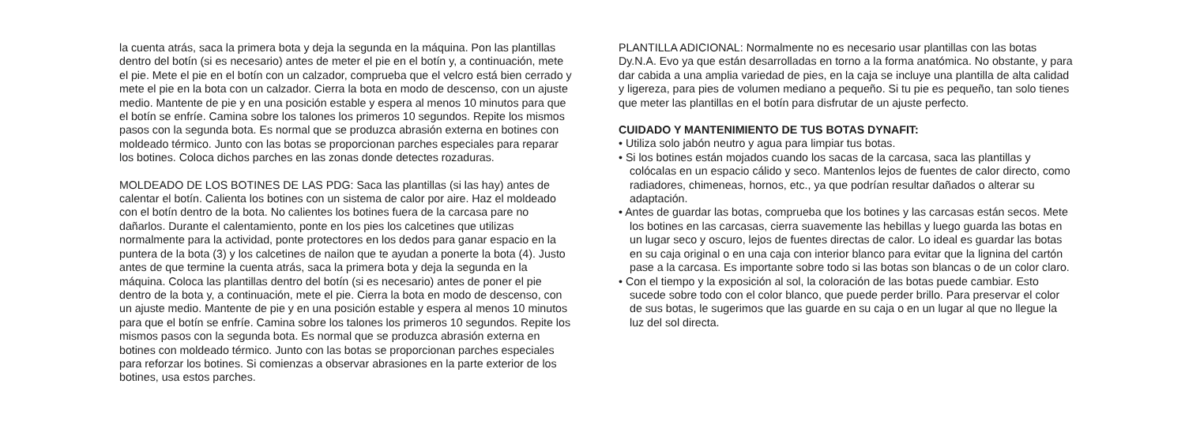la cuenta atrás, saca la primera bota y deja la segunda en la máquina. Pon las plantillas dentro del botín (si es necesario) antes de meter el pie en el botín y, a continuación, mete el pie. Mete el pie en el botín con un calzador, comprueba que el velcro está bien cerrado y mete el pie en la bota con un calzador. Cierra la bota en modo de descenso, con un ajuste medio. Mantente de pie y en una posición estable y espera al menos 10 minutos para que el botín se enfríe. Camina sobre los talones los primeros 10 segundos. Repite los mismos pasos con la segunda bota. Es normal que se produzca abrasión externa en botines con moldeado térmico. Junto con las botas se proporcionan parches especiales para reparar los botines. Coloca dichos parches en las zonas donde detectes rozaduras.
MOLDEADO DE LOS BOTINES DE LAS PDG: Saca las plantillas (si las hay) antes de calentar el botín. Calienta los botines con un sistema de calor por aire. Haz el moldeado con el botín dentro de la bota. No calientes los botines fuera de la carcasa pare no dañarlos. Durante el calentamiento, ponte en los pies los calcetines que utilizas normalmente para la actividad, ponte protectores en los dedos para ganar espacio en la puntera de la bota (3) y los calcetines de nailon que te ayudan a ponerte la bota (4). Justo antes de que termine la cuenta atrás, saca la primera bota y deja la segunda en la máquina. Coloca las plantillas dentro del botín (si es necesario) antes de poner el pie dentro de la bota y, a continuación, mete el pie. Cierra la bota en modo de descenso, con un ajuste medio. Mantente de pie y en una posición estable y espera al menos 10 minutos para que el botín se enfríe. Camina sobre los talones los primeros 10 segundos. Repite los mismos pasos con la segunda bota. Es normal que se produzca abrasión externa en botines con moldeado térmico. Junto con las botas se proporcionan parches especiales para reforzar los botines. Si comienzas a observar abrasiones en la parte exterior de los botines, usa estos parches.
PLANTILLA ADICIONAL: Normalmente no es necesario usar plantillas con las botas Dy.N.A. Evo ya que están desarrolladas en torno a la forma anatómica. No obstante, y para dar cabida a una amplia variedad de pies, en la caja se incluye una plantilla de alta calidad y ligereza, para pies de volumen mediano a pequeño. Si tu pie es pequeño, tan solo tienes que meter las plantillas en el botín para disfrutar de un ajuste perfecto.
CUIDADO Y MANTENIMIENTO DE TUS BOTAS DYNAFIT:
• Utiliza solo jabón neutro y agua para limpiar tus botas.
• Si los botines están mojados cuando los sacas de la carcasa, saca las plantillas y colócalas en un espacio cálido y seco. Mantenlos lejos de fuentes de calor directo, como radiadores, chimeneas, hornos, etc., ya que podrían resultar dañados o alterar su adaptación.
• Antes de guardar las botas, comprueba que los botines y las carcasas están secos. Mete los botines en las carcasas, cierra suavemente las hebillas y luego guarda las botas en un lugar seco y oscuro, lejos de fuentes directas de calor. Lo ideal es guardar las botas en su caja original o en una caja con interior blanco para evitar que la lignina del cartón pase a la carcasa. Es importante sobre todo si las botas son blancas o de un color claro.
• Con el tiempo y la exposición al sol, la coloración de las botas puede cambiar. Esto sucede sobre todo con el color blanco, que puede perder brillo. Para preservar el color de sus botas, le sugerimos que las guarde en su caja o en un lugar al que no llegue la luz del sol directa.